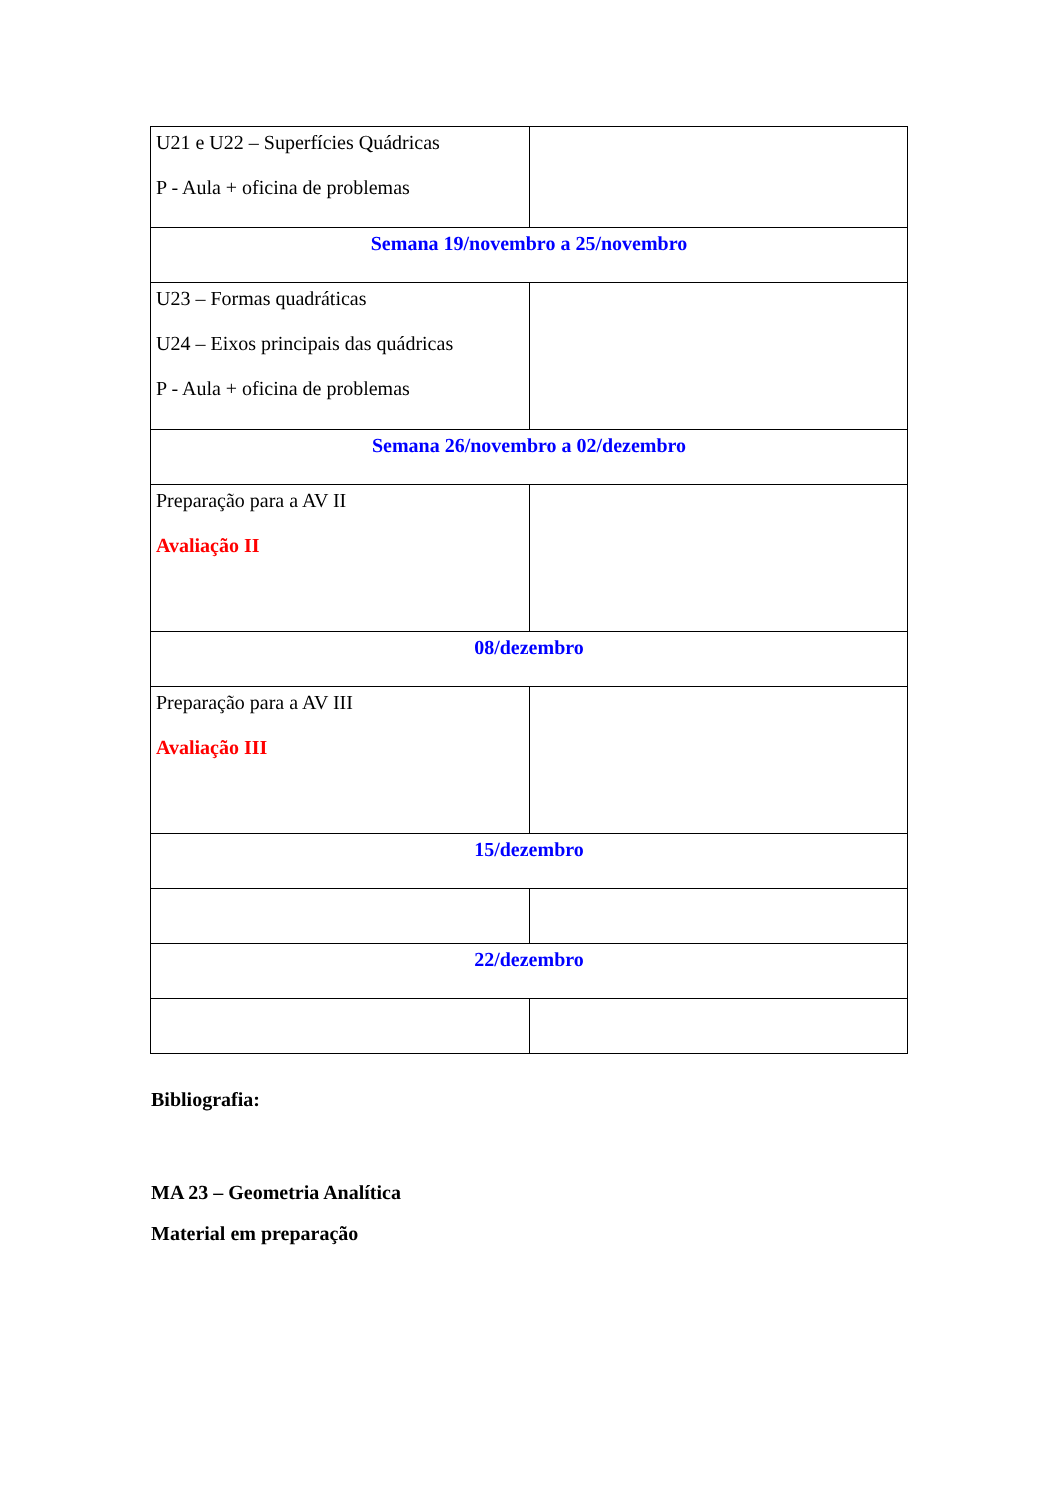| U21 e U22 – Superfícies Quádricas P - Aula + oficina de problemas | |
| Semana 19/novembro a 25/novembro | |
| U23 – Formas quadráticas U24 – Eixos principais das quádricas P - Aula + oficina de problemas | |
| Semana 26/novembro a 02/dezembro | |
| Preparação para a AV II Avaliação II | |
| 08/dezembro | |
| Preparação para a AV III Avaliação III | |
| 15/dezembro | |
| 22/dezembro | |
Bibliografia:
MA 23 – Geometria Analítica
Material em preparação